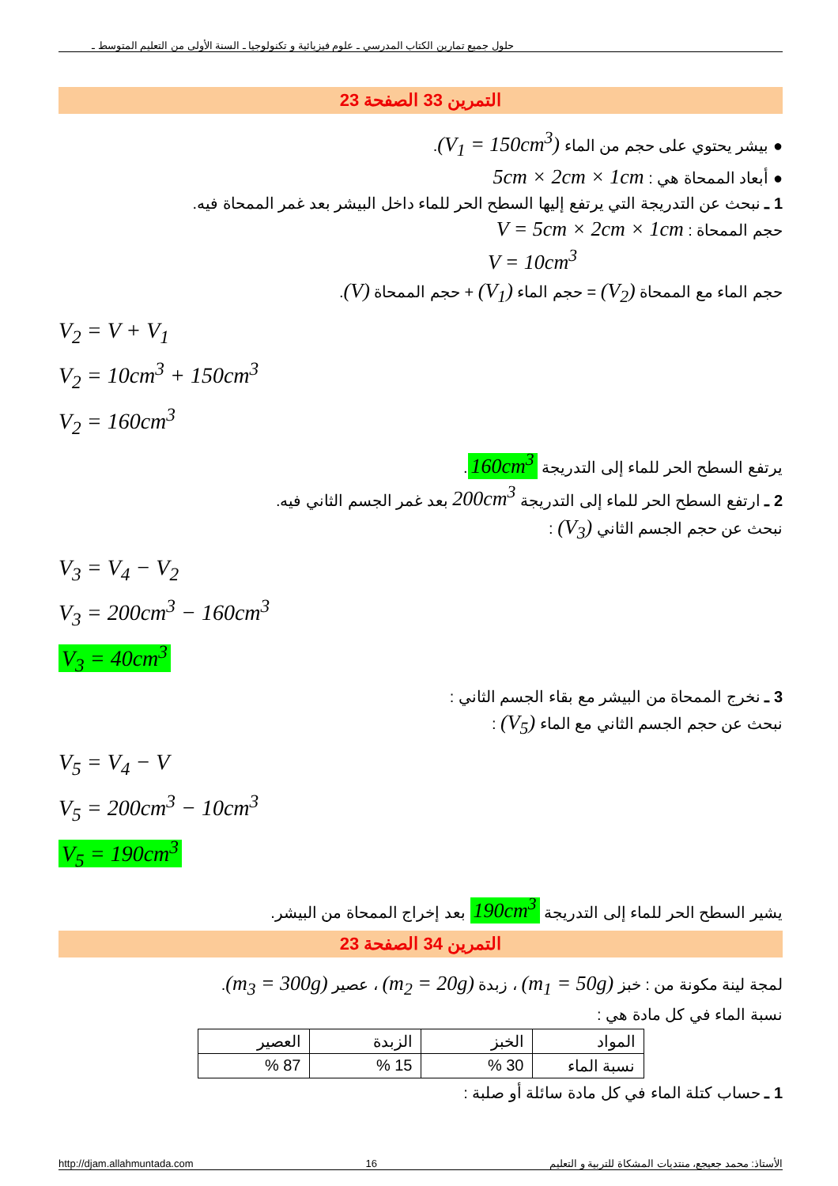حلول جميع تمارين الكتاب المدرسي ـ علوم فيزيائية و تكنولوجيا ـ السنة الأولى من التعليم المتوسط ـ
التمرين 33 الصفحة 23
● بيشر يحتوي على حجم من الماء (V<sub>1</sub> = 150cm<sup>3</sup>).
● أبعاد الممحاة هي : 5cm × 2cm × 1cm
1 ـ نبحث عن التدريجة التي يرتفع إليها السطح الحر للماء داخل البيشر بعد غمر الممحاة فيه.
حجم الممحاة : V = 5cm × 2cm × 1cm
V = 10cm<sup>3</sup>
حجم الماء مع الممحاة (V<sub>2</sub>) = حجم الماء (V<sub>1</sub>) + حجم الممحاة (V).
V<sub>2</sub> = V + V<sub>1</sub>
V<sub>2</sub> = 10cm<sup>3</sup> + 150cm<sup>3</sup>
V<sub>2</sub> = 160cm<sup>3</sup>
يرتفع السطح الحر للماء إلى التدريجة 160cm<sup>3</sup>.
2 ـ ارتفع السطح الحر للماء إلى التدريجة 200cm<sup>3</sup> بعد غمر الجسم الثاني فيه.
نبحث عن حجم الجسم الثاني (V<sub>3</sub>) :
V<sub>3</sub> = V<sub>4</sub> − V<sub>2</sub>
V<sub>3</sub> = 200cm<sup>3</sup> − 160cm<sup>3</sup>
V<sub>3</sub> = 40cm<sup>3</sup>
3 ـ نخرج الممحاة من البيشر مع بقاء الجسم الثاني :
نبحث عن حجم الجسم الثاني مع الماء (V<sub>5</sub>) :
V<sub>5</sub> = V<sub>4</sub> − V
V<sub>5</sub> = 200cm<sup>3</sup> − 10cm<sup>3</sup>
V<sub>5</sub> = 190cm<sup>3</sup>
يشير السطح الحر للماء إلى التدريجة 190cm<sup>3</sup> بعد إخراج الممحاة من البيشر.
التمرين 34 الصفحة 23
لمجة لينة مكونة من : خبز (m<sub>1</sub> = 50g) ، زبدة (m<sub>2</sub> = 20g) ، عصير (m<sub>3</sub> = 300g).
نسبة الماء في كل مادة هي :
| المواد | الخبز | الزبدة | العصير |
| نسبة الماء | 30 % | 15 % | 87 % |
1 ـ حساب كتلة الماء في كل مادة سائلة أو صلبة :
http://djam.allahmuntada.com 16 الأستاذ: محمد جعيجع، منتديات المشكاة للتربية و التعليم